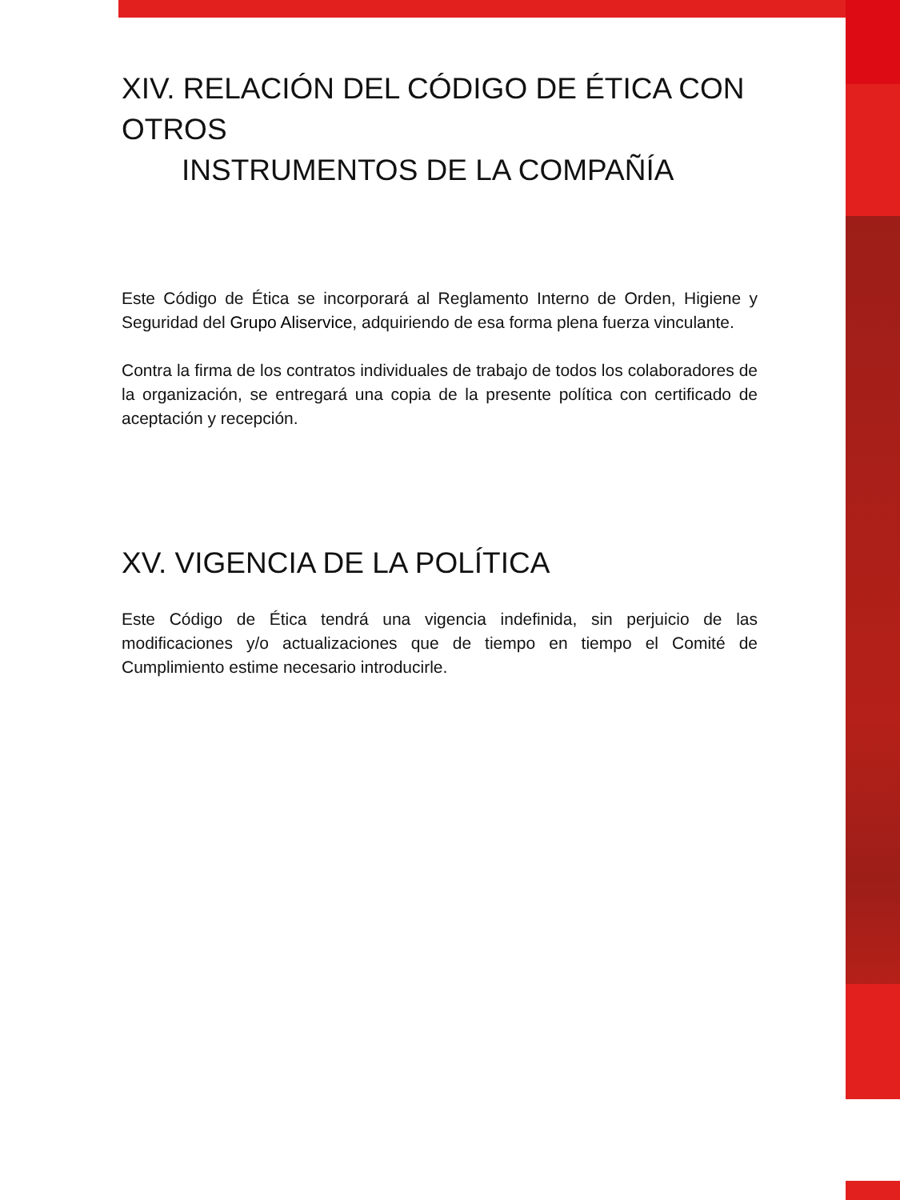XIV. RELACIÓN DEL CÓDIGO DE ÉTICA CON OTROS
INSTRUMENTOS DE LA COMPAÑÍA
Este Código de Ética se incorporará al Reglamento Interno de Orden, Higiene y Seguridad del Grupo Aliservice, adquiriendo de esa forma plena fuerza vinculante.
Contra la firma de los contratos individuales de trabajo de todos los colaboradores de la organización, se entregará una copia de la presente política con certificado de aceptación y recepción.
XV. VIGENCIA DE LA POLÍTICA
Este Código de Ética tendrá una vigencia indefinida, sin perjuicio de las modificaciones y/o actualizaciones que de tiempo en tiempo el Comité de Cumplimiento estime necesario introducirle.